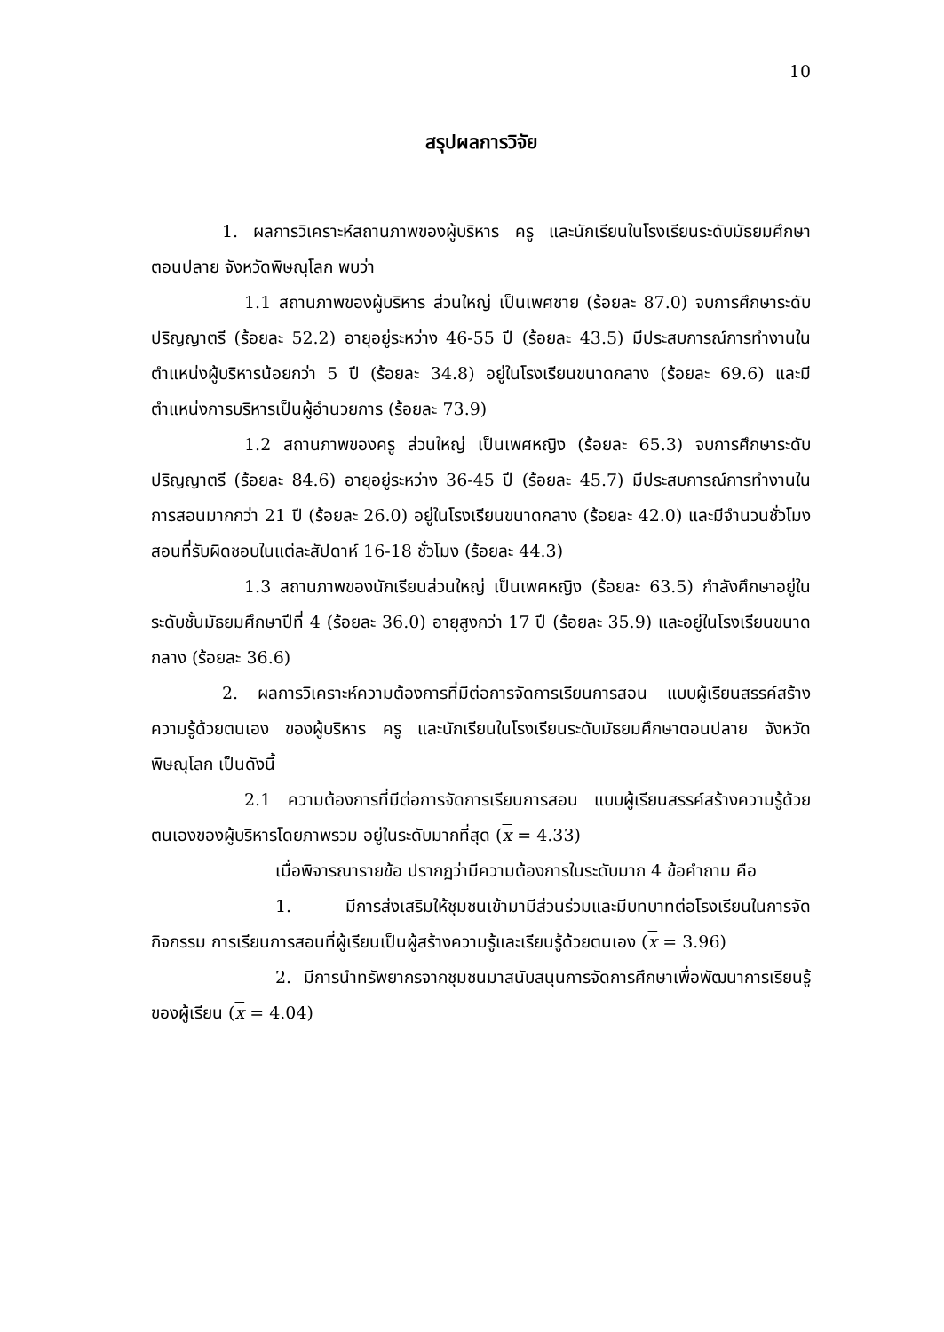10
สรุปผลการวิจัย
1. ผลการวิเคราะห์สถานภาพของผู้บริหาร ครู และนักเรียนในโรงเรียนระดับมัธยมศึกษาตอนปลาย จังหวัดพิษณุโลก พบว่า
1.1 สถานภาพของผู้บริหาร ส่วนใหญ่ เป็นเพศชาย (ร้อยละ 87.0) จบการศึกษาระดับปริญญาตรี (ร้อยละ 52.2) อายุอยู่ระหว่าง 46-55 ปี (ร้อยละ 43.5) มีประสบการณ์การทำงานในตำแหน่งผู้บริหารน้อยกว่า 5 ปี (ร้อยละ 34.8) อยู่ในโรงเรียนขนาดกลาง (ร้อยละ 69.6) และมีตำแหน่งการบริหารเป็นผู้อำนวยการ (ร้อยละ 73.9)
1.2 สถานภาพของครู ส่วนใหญ่ เป็นเพศหญิง (ร้อยละ 65.3) จบการศึกษาระดับปริญญาตรี (ร้อยละ 84.6) อายุอยู่ระหว่าง 36-45 ปี (ร้อยละ 45.7) มีประสบการณ์การทำงานในการสอนมากกว่า 21 ปี (ร้อยละ 26.0) อยู่ในโรงเรียนขนาดกลาง (ร้อยละ 42.0) และมีจำนวนชั่วโมงสอนที่รับผิดชอบในแต่ละสัปดาห์ 16-18 ชั่วโมง (ร้อยละ 44.3)
1.3 สถานภาพของนักเรียนส่วนใหญ่ เป็นเพศหญิง (ร้อยละ 63.5) กำลังศึกษาอยู่ในระดับชั้นมัธยมศึกษาปีที่ 4 (ร้อยละ 36.0) อายุสูงกว่า 17 ปี (ร้อยละ 35.9) และอยู่ในโรงเรียนขนาดกลาง (ร้อยละ 36.6)
2. ผลการวิเคราะห์ความต้องการที่มีต่อการจัดการเรียนการสอน แบบผู้เรียนสรรค์สร้างความรู้ด้วยตนเอง ของผู้บริหาร ครู และนักเรียนในโรงเรียนระดับมัธยมศึกษาตอนปลาย จังหวัดพิษณุโลก เป็นดังนี้
2.1 ความต้องการที่มีต่อการจัดการเรียนการสอน แบบผู้เรียนสรรค์สร้างความรู้ด้วยตนเองของผู้บริหารโดยภาพรวม อยู่ในระดับมากที่สุด (x = 4.33)
เมื่อพิจารณารายข้อ ปรากฏว่ามีความต้องการในระดับมาก 4 ข้อคำถาม คือ
1. มีการส่งเสริมให้ชุมชนเข้ามามีส่วนร่วมและมีบทบาทต่อโรงเรียนในการจัดกิจกรรม การเรียนการสอนที่ผู้เรียนเป็นผู้สร้างความรู้และเรียนรู้ด้วยตนเอง (x = 3.96)
2. มีการนำทรัพยากรจากชุมชนมาสนับสนุนการจัดการศึกษาเพื่อพัฒนาการเรียนรู้ของผู้เรียน (x = 4.04)